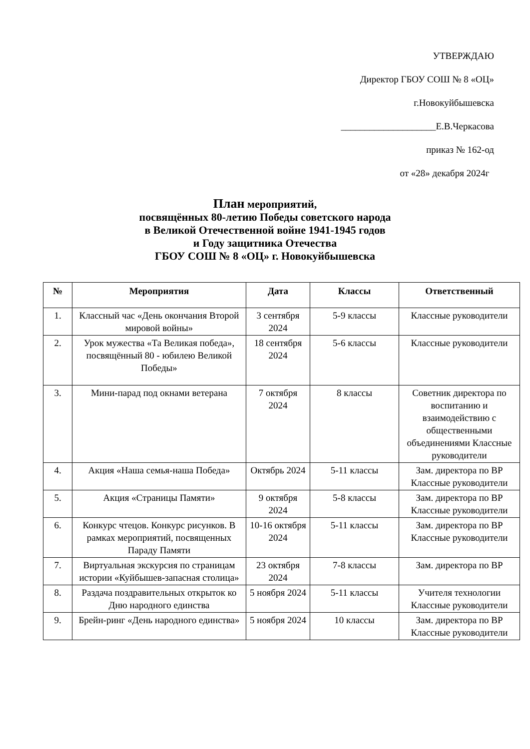УТВЕРЖДАЮ
Директор ГБОУ СОШ № 8 «ОЦ»
г.Новокуйбышевска
____________________Е.В.Черкасова
приказ № 162-од
от «28» декабря 2024г
План мероприятий,
посвящённых 80-летию Победы советского народа
в Великой Отечественной войне 1941-1945 годов
и Году защитника Отечества
ГБОУ СОШ № 8 «ОЦ» г. Новокуйбышевска
| № | Мероприятия | Дата | Классы | Ответственный |
| --- | --- | --- | --- | --- |
| 1. | Классный час «День окончания Второй мировой войны» | 3 сентября 2024 | 5-9 классы | Классные руководители |
| 2. | Урок мужества «Та Великая победа», посвящённый 80 - юбилею Великой Победы» | 18 сентября 2024 | 5-6 классы | Классные руководители |
| 3. | Мини-парад под окнами ветерана | 7 октября 2024 | 8 классы | Советник директора по воспитанию и взаимодействию с общественными объединениями Классные руководители |
| 4. | Акция «Наша семья-наша Победа» | Октябрь 2024 | 5-11 классы | Зам. директора по ВР Классные руководители |
| 5. | Акция «Страницы Памяти» | 9 октября 2024 | 5-8 классы | Зам. директора по ВР Классные руководители |
| 6. | Конкурс чтецов. Конкурс рисунков. В рамках мероприятий, посвященных Параду Памяти | 10-16 октября 2024 | 5-11 классы | Зам. директора по ВР Классные руководители |
| 7. | Виртуальная экскурсия по страницам истории «Куйбышев-запасная столица» | 23 октября 2024 | 7-8 классы | Зам. директора по ВР |
| 8. | Раздача поздравительных открыток ко Дню народного единства | 5 ноября 2024 | 5-11 классы | Учителя технологии Классные руководители |
| 9. | Брейн-ринг «День народного единства» | 5 ноября 2024 | 10 классы | Зам. директора по ВР Классные руководители |